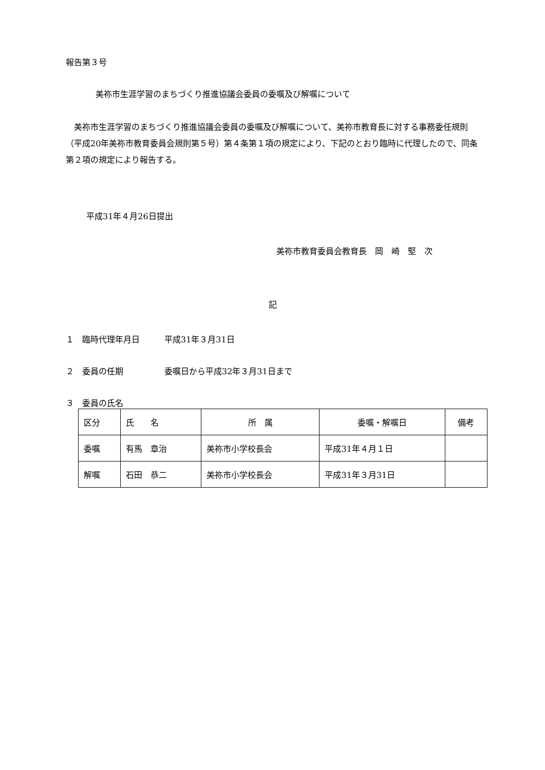報告第３号
美祢市生涯学習のまちづくり推進協議会委員の委嘱及び解嘱について
　美祢市生涯学習のまちづくり推進協議会委員の委嘱及び解嘱について、美祢市教育長に対する事務委任規則（平成20年美祢市教育委員会規則第５号）第４条第１項の規定により、下記のとおり臨時に代理したので、同条第２項の規定により報告する。
平成31年４月26日提出
美祢市教育委員会教育長　岡　崎　堅　次
記
１　臨時代理年月日　　　平成31年３月31日
２　委員の任期　　　　　委嘱日から平成32年３月31日まで
３　委員の氏名
| 区分 | 氏 名 | 所 属 | 委嘱・解嘱日 | 備考 |
| 委嘱 | 有馬 章治 | 美祢市小学校長会 | 平成31年４月１日 | |
| 解嘱 | 石田 恭二 | 美祢市小学校長会 | 平成31年３月31日 | |